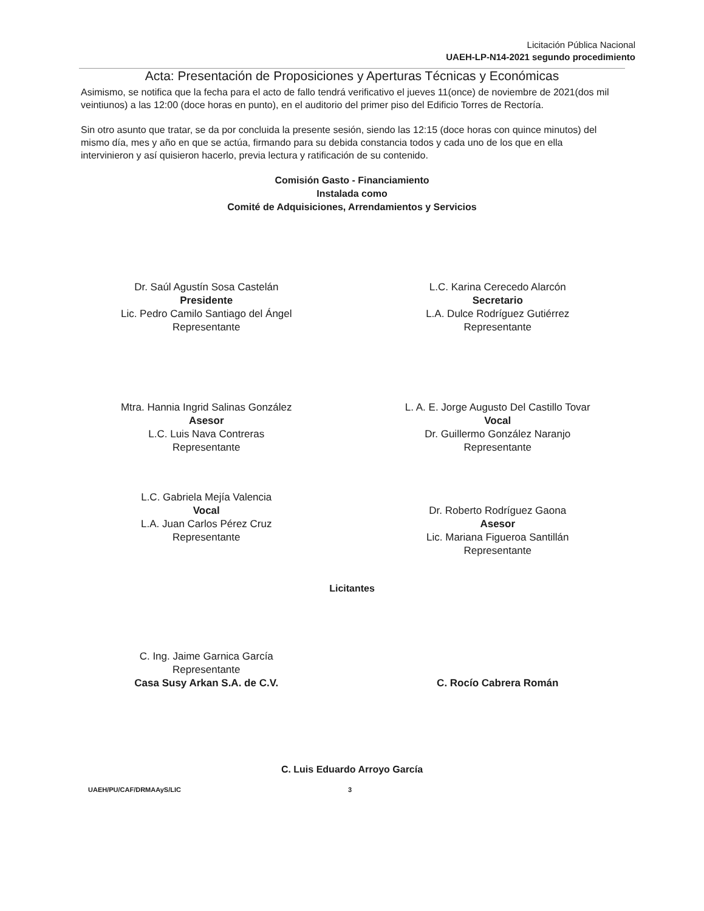Licitación Pública Nacional
UAEH-LP-N14-2021 segundo procedimiento
Acta: Presentación de Proposiciones y Aperturas Técnicas y Económicas
Asimismo, se notifica que la fecha para el acto de fallo tendrá verificativo el jueves 11(once) de noviembre de 2021(dos mil veintiunos) a las 12:00 (doce horas en punto), en el auditorio del primer piso del Edificio Torres de Rectoría.
Sin otro asunto que tratar, se da por concluida la presente sesión, siendo las 12:15 (doce horas con quince minutos) del mismo día, mes y año en que se actúa, firmando para su debida constancia todos y cada uno de los que en ella intervinieron y así quisieron hacerlo, previa lectura y ratificación de su contenido.
Comisión Gasto - Financiamiento
Instalada como
Comité de Adquisiciones, Arrendamientos y Servicios
Dr. Saúl Agustín Sosa Castelán
Presidente
Lic. Pedro Camilo Santiago del Ángel
Representante
L.C. Karina Cerecedo Alarcón
Secretario
L.A. Dulce Rodríguez Gutiérrez
Representante
Mtra. Hannia Ingrid Salinas González
Asesor
L.C. Luis Nava Contreras
Representante
L. A. E. Jorge Augusto Del Castillo Tovar
Vocal
Dr. Guillermo González Naranjo
Representante
L.C. Gabriela Mejía Valencia
Vocal
L.A. Juan Carlos Pérez Cruz
Representante
Dr. Roberto Rodríguez Gaona
Asesor
Lic. Mariana Figueroa Santillán
Representante
Licitantes
C. Ing. Jaime Garnica García
Representante
Casa Susy Arkan S.A. de C.V.
C. Rocío Cabrera Román
C. Luis Eduardo Arroyo García
UAEH/PU/CAF/DRMAAyS/LIC 3